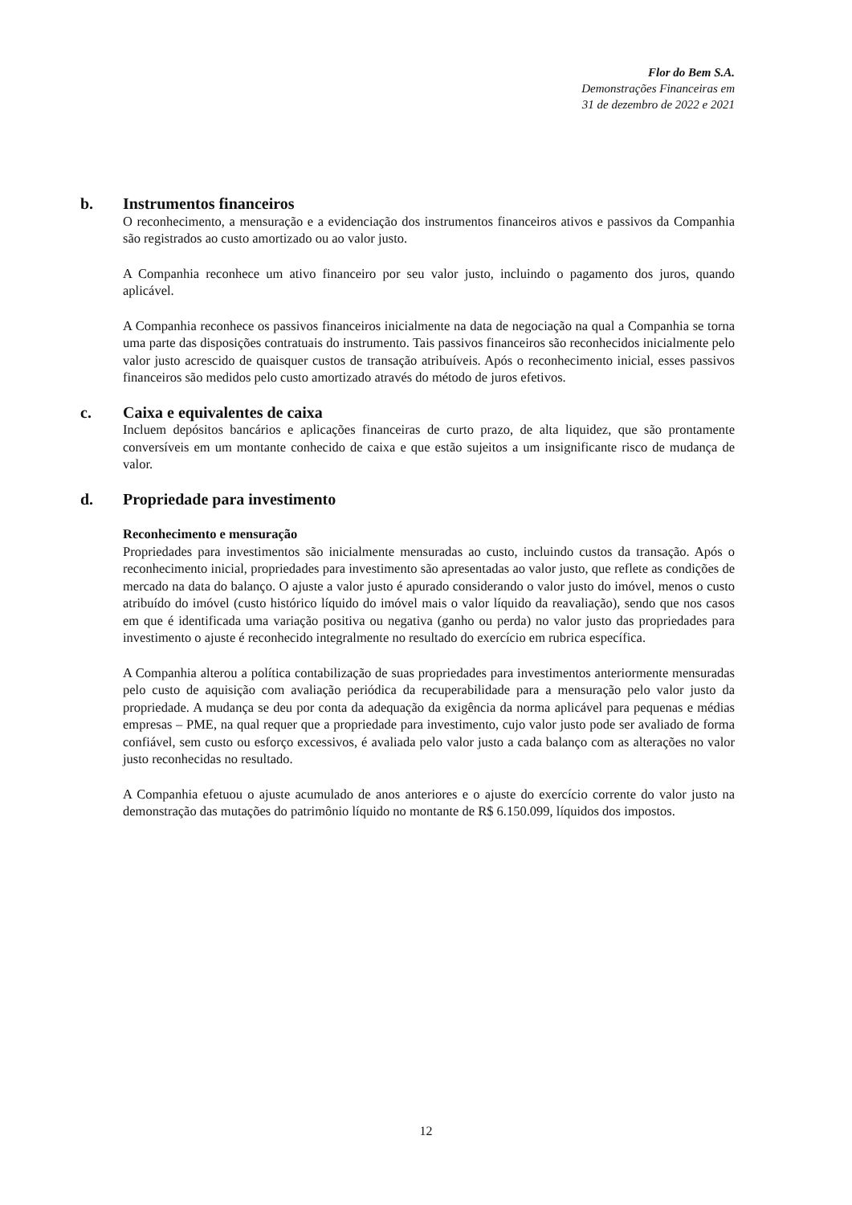Flor do Bem S.A.
Demonstrações Financeiras em
31 de dezembro de 2022 e 2021
b. Instrumentos financeiros
O reconhecimento, a mensuração e a evidenciação dos instrumentos financeiros ativos e passivos da Companhia são registrados ao custo amortizado ou ao valor justo.
A Companhia reconhece um ativo financeiro por seu valor justo, incluindo o pagamento dos juros, quando aplicável.
A Companhia reconhece os passivos financeiros inicialmente na data de negociação na qual a Companhia se torna uma parte das disposições contratuais do instrumento. Tais passivos financeiros são reconhecidos inicialmente pelo valor justo acrescido de quaisquer custos de transação atribuíveis. Após o reconhecimento inicial, esses passivos financeiros são medidos pelo custo amortizado através do método de juros efetivos.
c. Caixa e equivalentes de caixa
Incluem depósitos bancários e aplicações financeiras de curto prazo, de alta liquidez, que são prontamente conversíveis em um montante conhecido de caixa e que estão sujeitos a um insignificante risco de mudança de valor.
d. Propriedade para investimento
Reconhecimento e mensuração
Propriedades para investimentos são inicialmente mensuradas ao custo, incluindo custos da transação. Após o reconhecimento inicial, propriedades para investimento são apresentadas ao valor justo, que reflete as condições de mercado na data do balanço. O ajuste a valor justo é apurado considerando o valor justo do imóvel, menos o custo atribuído do imóvel (custo histórico líquido do imóvel mais o valor líquido da reavaliação), sendo que nos casos em que é identificada uma variação positiva ou negativa (ganho ou perda) no valor justo das propriedades para investimento o ajuste é reconhecido integralmente no resultado do exercício em rubrica específica.
A Companhia alterou a política contabilização de suas propriedades para investimentos anteriormente mensuradas pelo custo de aquisição com avaliação periódica da recuperabilidade para a mensuração pelo valor justo da propriedade. A mudança se deu por conta da adequação da exigência da norma aplicável para pequenas e médias empresas – PME, na qual requer que a propriedade para investimento, cujo valor justo pode ser avaliado de forma confiável, sem custo ou esforço excessivos, é avaliada pelo valor justo a cada balanço com as alterações no valor justo reconhecidas no resultado.
A Companhia efetuou o ajuste acumulado de anos anteriores e o ajuste do exercício corrente do valor justo na demonstração das mutações do patrimônio líquido no montante de R$ 6.150.099, líquidos dos impostos.
12